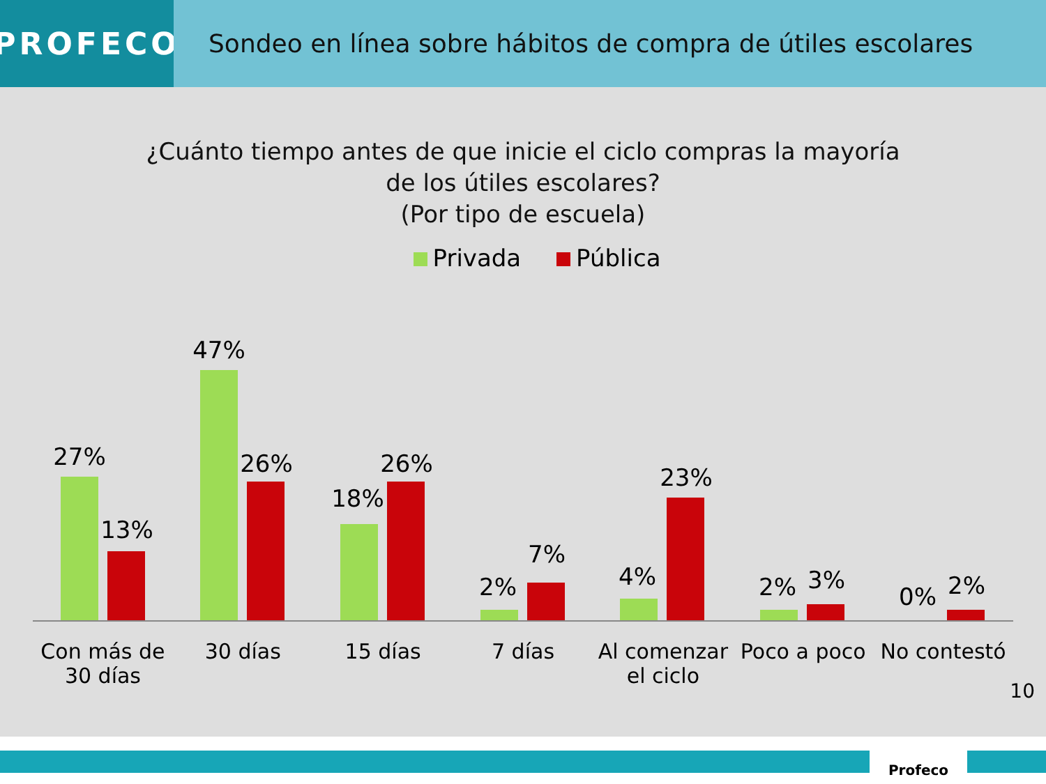PROFECO
Sondeo en línea sobre hábitos de compra de útiles escolares
¿Cuánto tiempo antes de que inicie el ciclo compras la mayoría
de los útiles escolares?
(Por tipo de escuela)
Privada Pública
27%
13%
47%
26%
18%
26%
2%
7%
4%
23%
2% 3%
0% 2%
Con más de
30 días
30 días 15 días 7 días Al comenzar
el ciclo
Poco a poco No contestó
10
Profeco